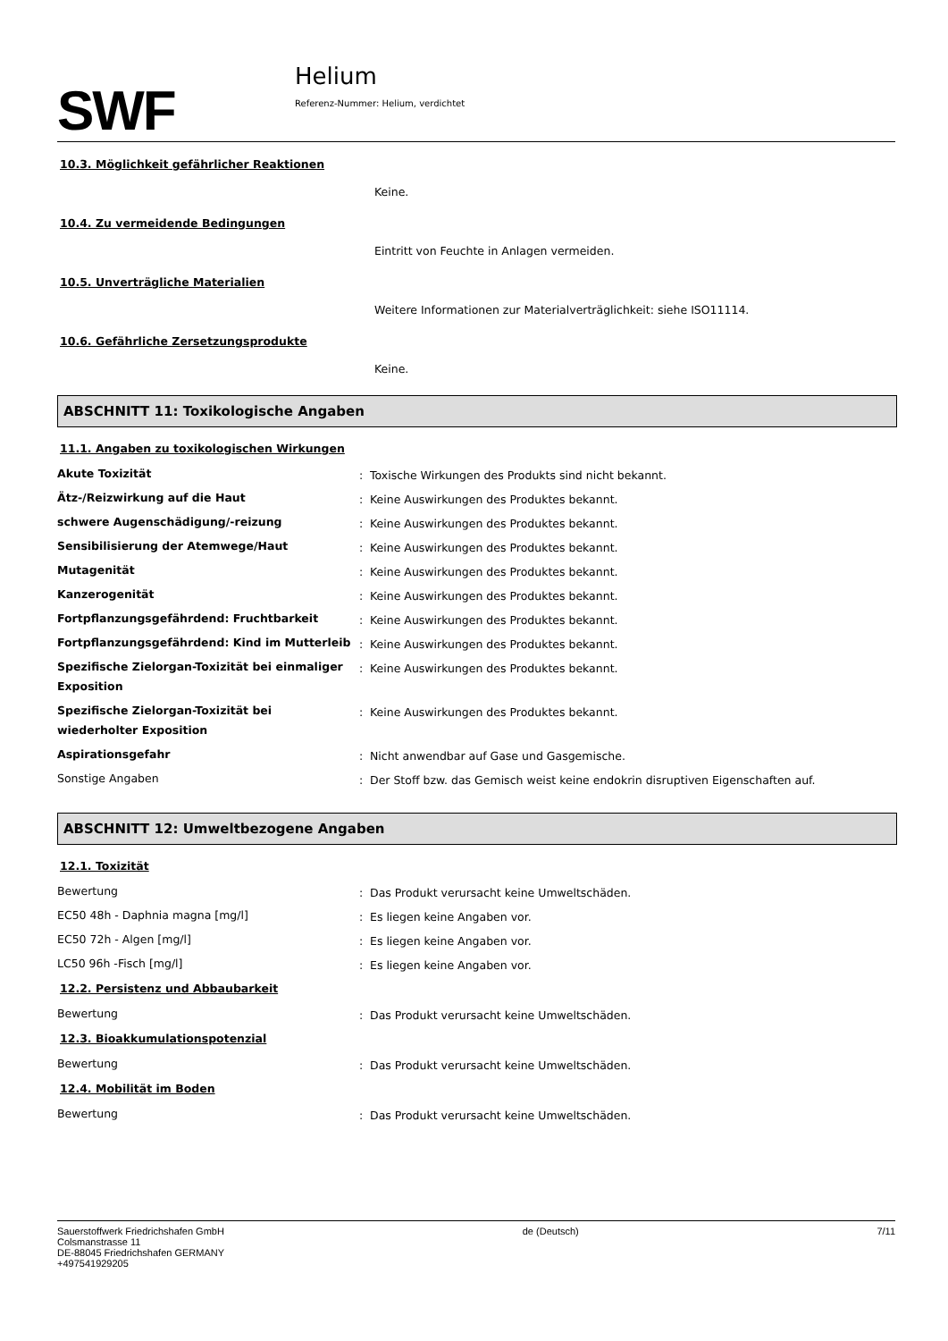SWF
Helium
Referenz-Nummer: Helium, verdichtet
10.3. Möglichkeit gefährlicher Reaktionen
Keine.
10.4. Zu vermeidende Bedingungen
Eintritt von Feuchte in Anlagen vermeiden.
10.5. Unverträgliche Materialien
Weitere Informationen zur Materialverträglichkeit: siehe ISO11114.
10.6. Gefährliche Zersetzungsprodukte
Keine.
ABSCHNITT 11: Toxikologische Angaben
11.1. Angaben zu toxikologischen Wirkungen
| Akute Toxizität | : | Toxische Wirkungen des Produkts sind nicht bekannt. |
| Ätz-/Reizwirkung auf die Haut | : | Keine Auswirkungen des Produktes bekannt. |
| schwere Augenschädigung/-reizung | : | Keine Auswirkungen des Produktes bekannt. |
| Sensibilisierung der Atemwege/Haut | : | Keine Auswirkungen des Produktes bekannt. |
| Mutagenität | : | Keine Auswirkungen des Produktes bekannt. |
| Kanzerogenität | : | Keine Auswirkungen des Produktes bekannt. |
| Fortpflanzungsgefährdend: Fruchtbarkeit | : | Keine Auswirkungen des Produktes bekannt. |
| Fortpflanzungsgefährdend: Kind im Mutterleib | : | Keine Auswirkungen des Produktes bekannt. |
| Spezifische Zielorgan-Toxizität bei einmaliger Exposition | : | Keine Auswirkungen des Produktes bekannt. |
| Spezifische Zielorgan-Toxizität bei wiederholter Exposition | : | Keine Auswirkungen des Produktes bekannt. |
| Aspirationsgefahr | : | Nicht anwendbar auf Gase und Gasgemische. |
| Sonstige Angaben | : | Der Stoff bzw. das Gemisch weist keine endokrin disruptiven Eigenschaften auf. |
ABSCHNITT 12: Umweltbezogene Angaben
12.1. Toxizität
| Bewertung | : | Das Produkt verursacht keine Umweltschäden. |
| EC50 48h - Daphnia magna [mg/l] | : | Es liegen keine Angaben vor. |
| EC50 72h - Algen [mg/l] | : | Es liegen keine Angaben vor. |
| LC50 96h -Fisch [mg/l] | : | Es liegen keine Angaben vor. |
12.2. Persistenz und Abbaubarkeit
| Bewertung | : | Das Produkt verursacht keine Umweltschäden. |
12.3. Bioakkumulationspotenzial
| Bewertung | : | Das Produkt verursacht keine Umweltschäden. |
12.4. Mobilität im Boden
| Bewertung | : | Das Produkt verursacht keine Umweltschäden. |
Sauerstoffwerk Friedrichshafen GmbH
Colsmanstrasse 11
DE-88045 Friedrichshafen GERMANY
+497541929205
de (Deutsch) 7/11